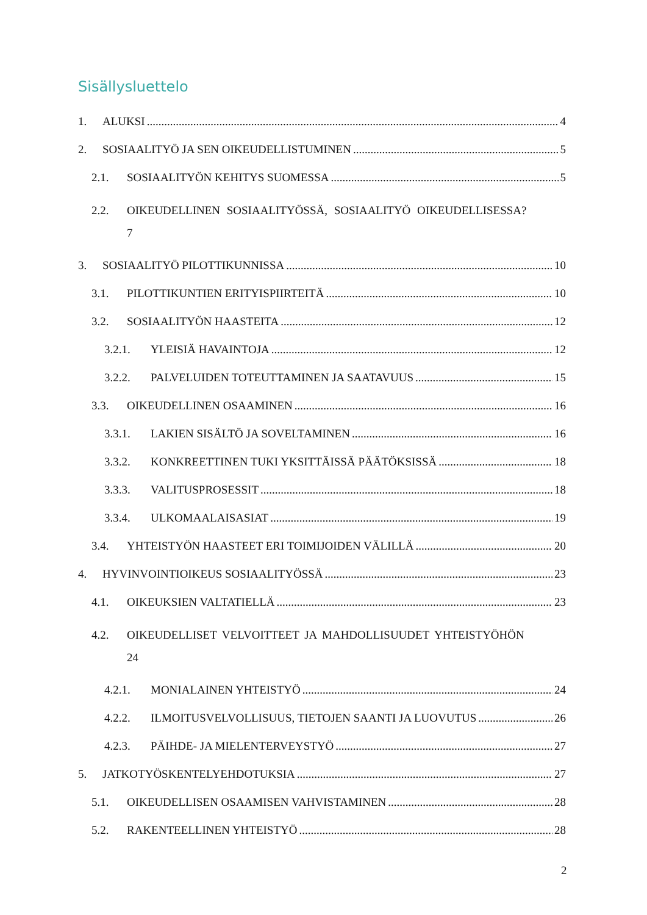Sisällysluettelo
1. ALUKSI 4
2. SOSIAALITYÖ JA SEN OIKEUDELLISTUMINEN 5
2.1. SOSIAALITYÖN KEHITYS SUOMESSA 5
2.2. OIKEUDELLINEN SOSIAALITYÖSSÄ, SOSIAALITYÖ OIKEUDELLISESSA?
7
3. SOSIAALITYÖ PILOTTIKUNNISSA 10
3.1. PILOTTIKUNTIEN ERITYISPIIRTEITÄ 10
3.2. SOSIAALITYÖN HAASTEITA 12
3.2.1. YLEISIÄ HAVAINTOJA 12
3.2.2. PALVELUIDEN TOTEUTTAMINEN JA SAATAVUUS 15
3.3. OIKEUDELLINEN OSAAMINEN 16
3.3.1. LAKIEN SISÄLTÖ JA SOVELTAMINEN 16
3.3.2. KONKREETTINEN TUKI YKSITTÄISSÄ PÄÄTÖKSISSÄ 18
3.3.3. VALITUSPROSESSIT 18
3.3.4. ULKOMAALAISASIAT 19
3.4. YHTEISTYÖN HAASTEET ERI TOIMIJOIDEN VÄLILLÄ 20
4. HYVINVOINTIOIKEUS SOSIAALITYÖSSÄ 23
4.1. OIKEUKSIEN VALTATIELLÄ 23
4.2. OIKEUDELLISET VELVOITTEET JA MAHDOLLISUUDET YHTEISTYÖHÖN
24
4.2.1. MONIALAINEN YHTEISTYÖ 24
4.2.2. ILMOITUSVELVOLLISUUS, TIETOJEN SAANTI JA LUOVUTUS 26
4.2.3. PÄIHDE- JA MIELENTERVEYSTYÖ 27
5. JATKOTYÖSKENTELYEHDOTUKSIA 27
5.1. OIKEUDELLISEN OSAAMISEN VAHVISTAMINEN 28
5.2. RAKENTEELLINEN YHTEISTYÖ 28
2